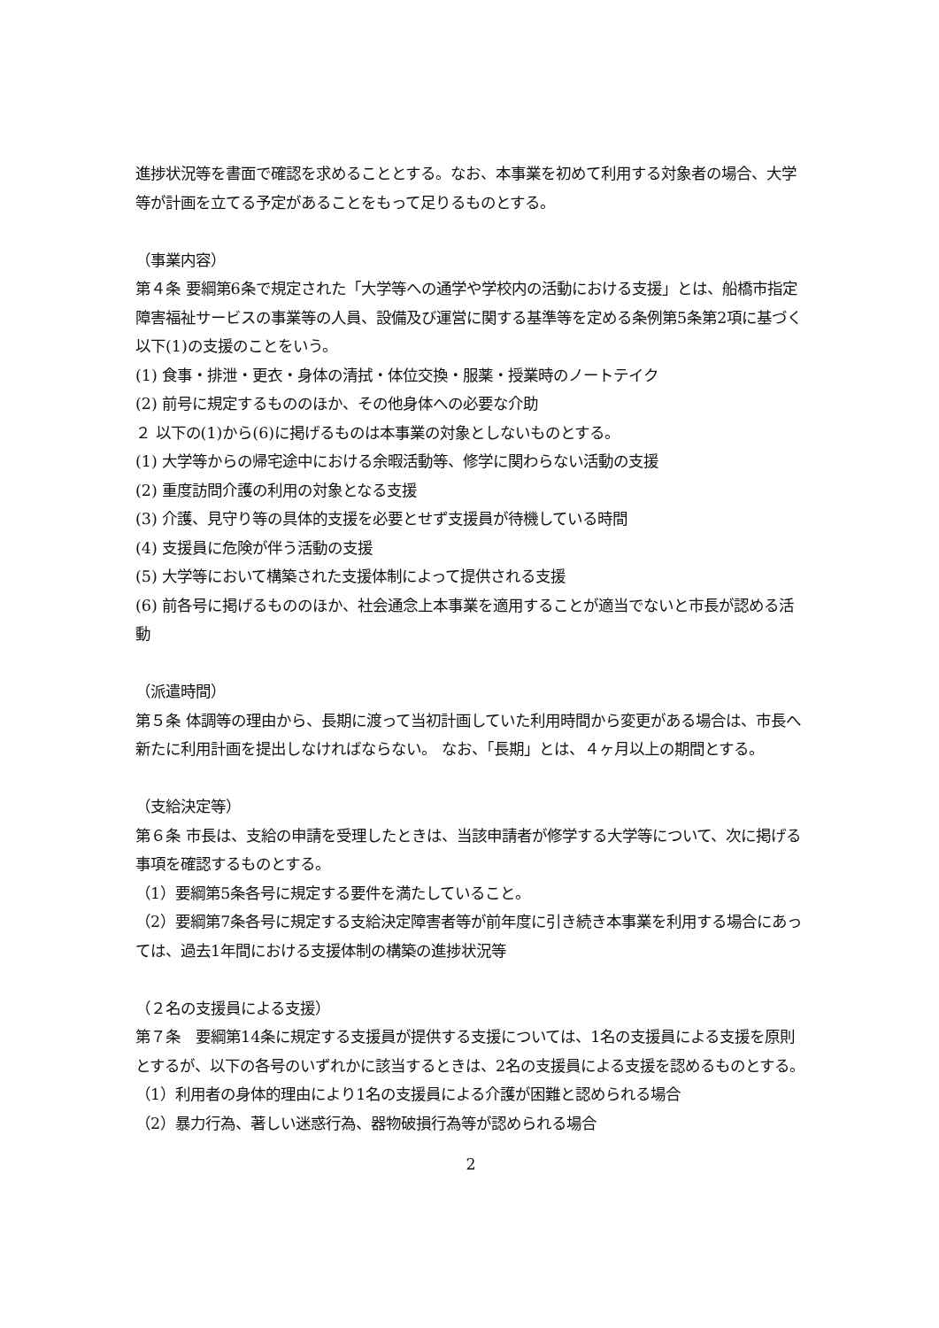進捗状況等を書面で確認を求めることとする。なお、本事業を初めて利用する対象者の場合、大学等が計画を立てる予定があることをもって足りるものとする。
（事業内容）
第４条 要綱第6条で規定された「大学等への通学や学校内の活動における支援」とは、船橋市指定障害福祉サービスの事業等の人員、設備及び運営に関する基準等を定める条例第5条第2項に基づく以下(1)の支援のことをいう。
(1) 食事・排泄・更衣・身体の清拭・体位交換・服薬・授業時のノートテイク
(2) 前号に規定するもののほか、その他身体への必要な介助
２ 以下の(1)から(6)に掲げるものは本事業の対象としないものとする。
(1) 大学等からの帰宅途中における余暇活動等、修学に関わらない活動の支援
(2) 重度訪問介護の利用の対象となる支援
(3) 介護、見守り等の具体的支援を必要とせず支援員が待機している時間
(4) 支援員に危険が伴う活動の支援
(5) 大学等において構築された支援体制によって提供される支援
(6) 前各号に掲げるもののほか、社会通念上本事業を適用することが適当でないと市長が認める活動
（派遣時間）
第５条 体調等の理由から、長期に渡って当初計画していた利用時間から変更がある場合は、市長へ新たに利用計画を提出しなければならない。 なお、「長期」とは、４ヶ月以上の期間とする。
（支給決定等）
第６条 市長は、支給の申請を受理したときは、当該申請者が修学する大学等について、次に掲げる事項を確認するものとする。
（1）要綱第5条各号に規定する要件を満たしていること。
（2）要綱第7条各号に規定する支給決定障害者等が前年度に引き続き本事業を利用する場合にあっては、過去1年間における支援体制の構築の進捗状況等
（２名の支援員による支援）
第７条　要綱第14条に規定する支援員が提供する支援については、1名の支援員による支援を原則とするが、以下の各号のいずれかに該当するときは、2名の支援員による支援を認めるものとする。
（1）利用者の身体的理由により1名の支援員による介護が困難と認められる場合
（2）暴力行為、著しい迷惑行為、器物破損行為等が認められる場合
2